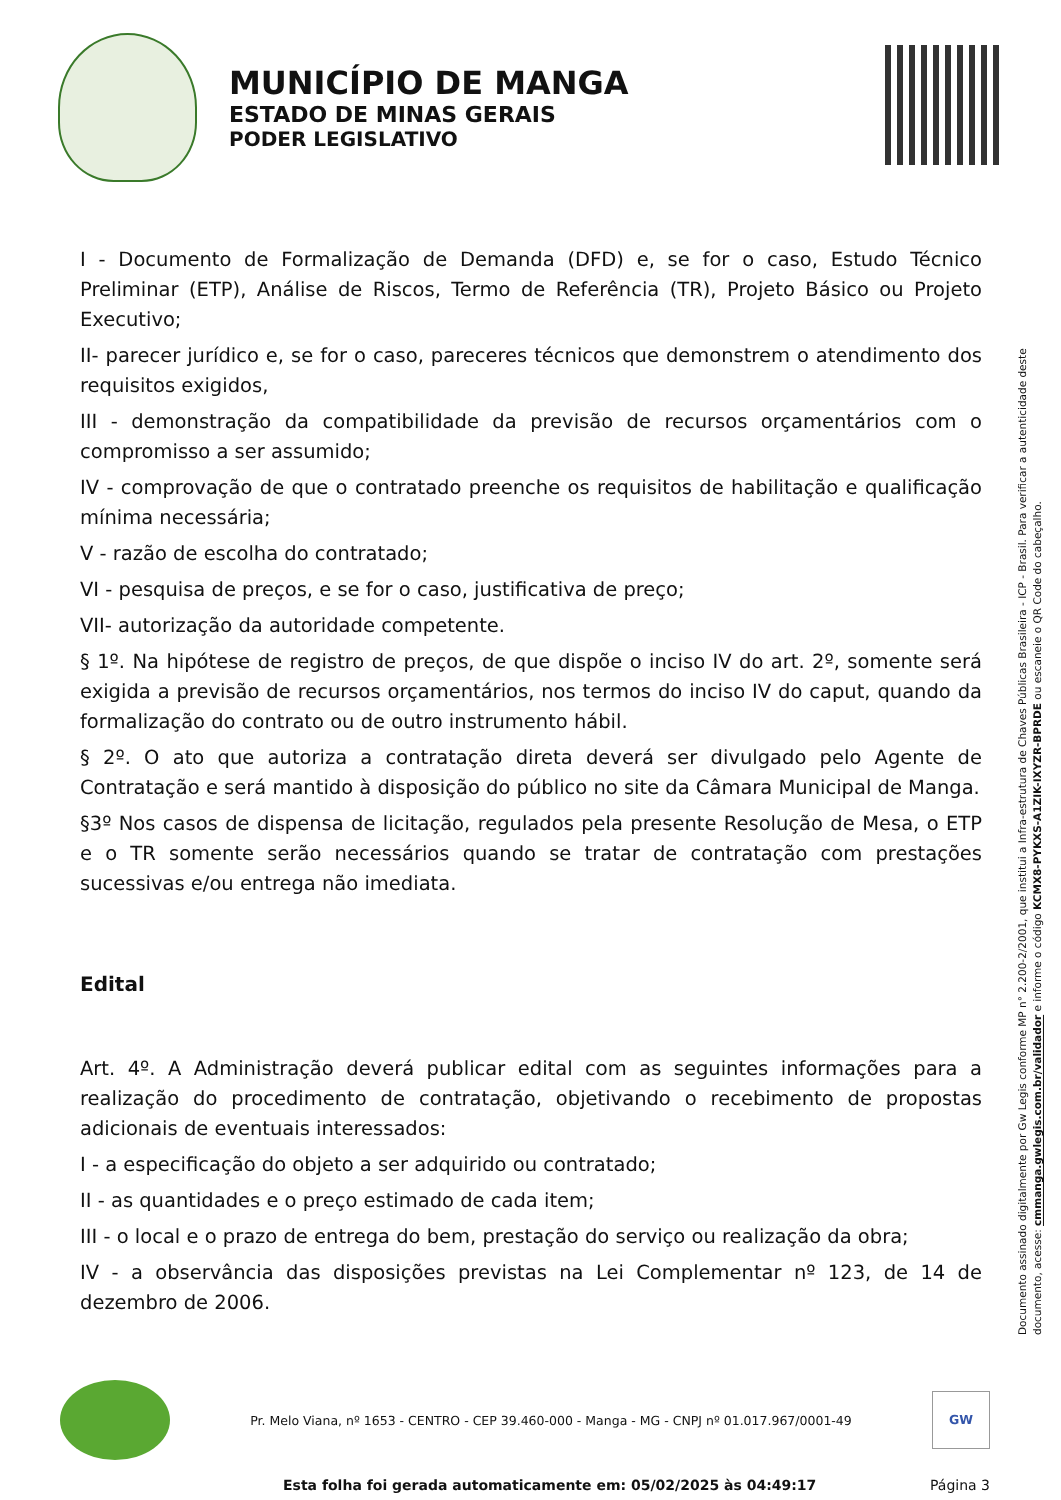MUNICÍPIO DE MANGA
ESTADO DE MINAS GERAIS
PODER LEGISLATIVO
I - Documento de Formalização de Demanda (DFD) e, se for o caso, Estudo Técnico Preliminar (ETP), Análise de Riscos, Termo de Referência (TR), Projeto Básico ou Projeto Executivo;
II- parecer jurídico e, se for o caso, pareceres técnicos que demonstrem o atendimento dos requisitos exigidos,
III - demonstração da compatibilidade da previsão de recursos orçamentários com o compromisso a ser assumido;
IV - comprovação de que o contratado preenche os requisitos de habilitação e qualificação mínima necessária;
V - razão de escolha do contratado;
VI - pesquisa de preços, e se for o caso, justificativa de preço;
VII- autorização da autoridade competente.
§ 1º. Na hipótese de registro de preços, de que dispõe o inciso IV do art. 2º, somente será exigida a previsão de recursos orçamentários, nos termos do inciso IV do caput, quando da formalização do contrato ou de outro instrumento hábil.
§ 2º. O ato que autoriza a contratação direta deverá ser divulgado pelo Agente de Contratação e será mantido à disposição do público no site da Câmara Municipal de Manga.
§3º Nos casos de dispensa de licitação, regulados pela presente Resolução de Mesa, o ETP e o TR somente serão necessários quando se tratar de contratação com prestações sucessivas e/ou entrega não imediata.
Edital
Art. 4º. A Administração deverá publicar edital com as seguintes informações para a realização do procedimento de contratação, objetivando o recebimento de propostas adicionais de eventuais interessados:
I - a especificação do objeto a ser adquirido ou contratado;
II - as quantidades e o preço estimado de cada item;
III - o local e o prazo de entrega do bem, prestação do serviço ou realização da obra;
IV - a observância das disposições previstas na Lei Complementar nº 123, de 14 de dezembro de 2006.
Documento assinado digitalmente por Gw Legis conforme MP n° 2.200-2/2001, que institui a Infra-estrutura de Chaves Públicas Brasileira - ICP - Brasil. Para verificar a autenticidade deste documento, acesse: cmmanga.gwlegis.com.br/validador e informe o código KCMX8-PYKXS-A1ZIK-IXYZR-BPRDE ou escaneie o QR Code do cabeçalho.
Pr. Melo Viana, nº 1653 - CENTRO - CEP 39.460-000 - Manga - MG - CNPJ nº 01.017.967/0001-49
GW
Esta folha foi gerada automaticamente em: 05/02/2025 às 04:49:17 Página 3